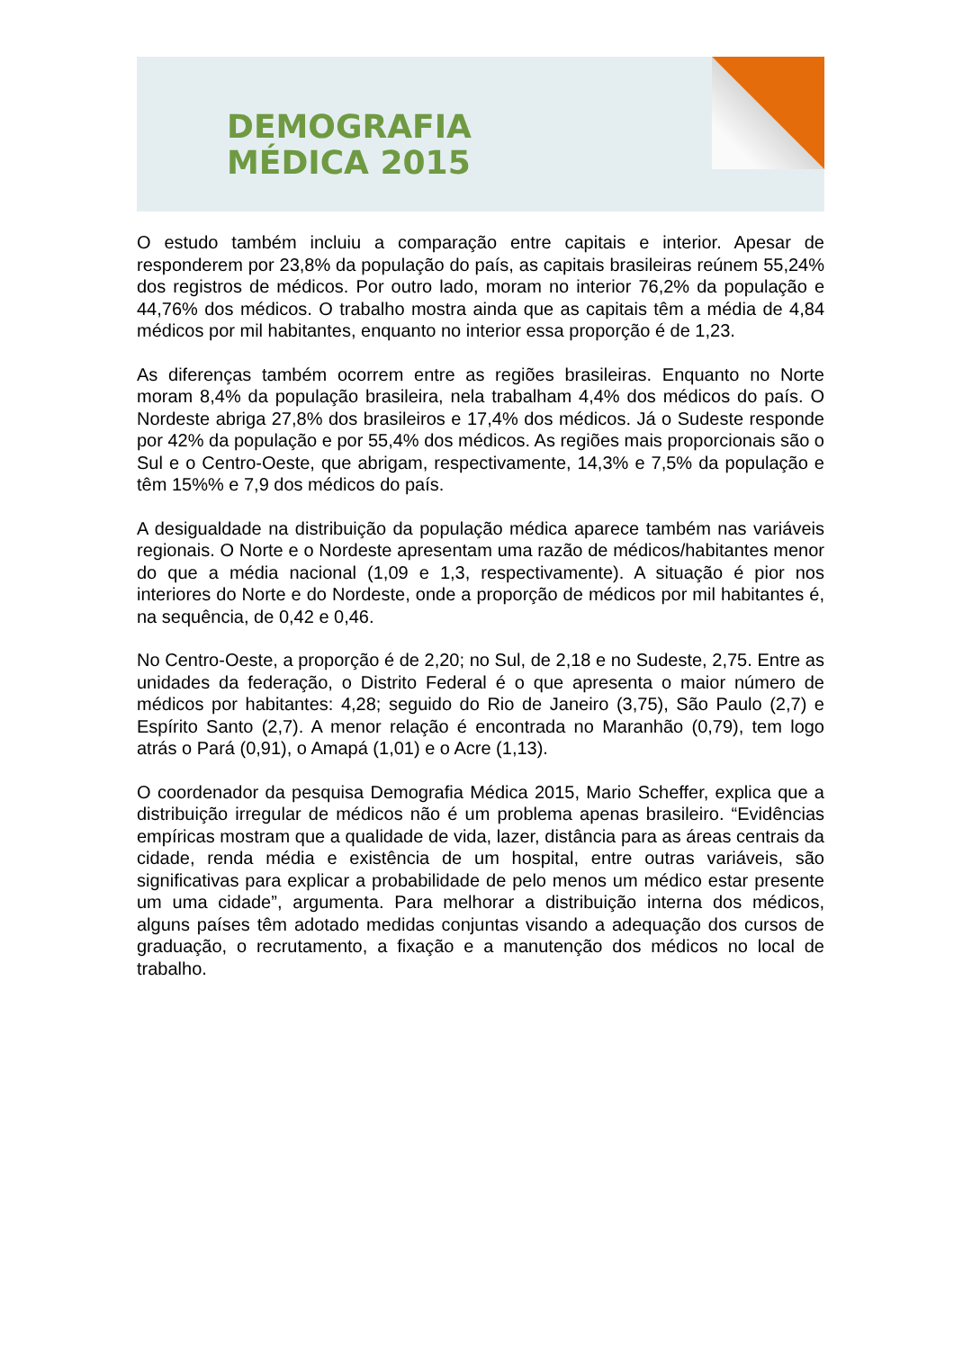DEMOGRAFIA
MÉDICA 2015
O estudo também incluiu a comparação entre capitais e interior. Apesar de responderem por 23,8% da população do país, as capitais brasileiras reúnem 55,24% dos registros de médicos. Por outro lado, moram no interior 76,2% da população e 44,76% dos médicos. O trabalho mostra ainda que as capitais têm a média de 4,84 médicos por mil habitantes, enquanto no interior essa proporção é de 1,23.
As diferenças também ocorrem entre as regiões brasileiras. Enquanto no Norte moram 8,4% da população brasileira, nela trabalham 4,4% dos médicos do país. O Nordeste abriga 27,8% dos brasileiros e 17,4% dos médicos. Já o Sudeste responde por 42% da população e por 55,4% dos médicos. As regiões mais proporcionais são o Sul e o Centro-Oeste, que abrigam, respectivamente, 14,3% e 7,5% da população e têm 15%% e 7,9 dos médicos do país.
A desigualdade na distribuição da população médica aparece também nas variáveis regionais. O Norte e o Nordeste apresentam uma razão de médicos/habitantes menor do que a média nacional (1,09 e 1,3, respectivamente). A situação é pior nos interiores do Norte e do Nordeste, onde a proporção de médicos por mil habitantes é, na sequência, de 0,42 e 0,46.
No Centro-Oeste, a proporção é de 2,20; no Sul, de 2,18 e no Sudeste, 2,75. Entre as unidades da federação, o Distrito Federal é o que apresenta o maior número de médicos por habitantes: 4,28; seguido do Rio de Janeiro (3,75), São Paulo (2,7) e Espírito Santo (2,7). A menor relação é encontrada no Maranhão (0,79), tem logo atrás o Pará (0,91), o Amapá (1,01) e o Acre (1,13).
O coordenador da pesquisa Demografia Médica 2015, Mario Scheffer, explica que a distribuição irregular de médicos não é um problema apenas brasileiro. “Evidências empíricas mostram que a qualidade de vida, lazer, distância para as áreas centrais da cidade, renda média e existência de um hospital, entre outras variáveis, são significativas para explicar a probabilidade de pelo menos um médico estar presente um uma cidade”, argumenta. Para melhorar a distribuição interna dos médicos, alguns países têm adotado medidas conjuntas visando a adequação dos cursos de graduação, o recrutamento, a fixação e a manutenção dos médicos no local de trabalho.